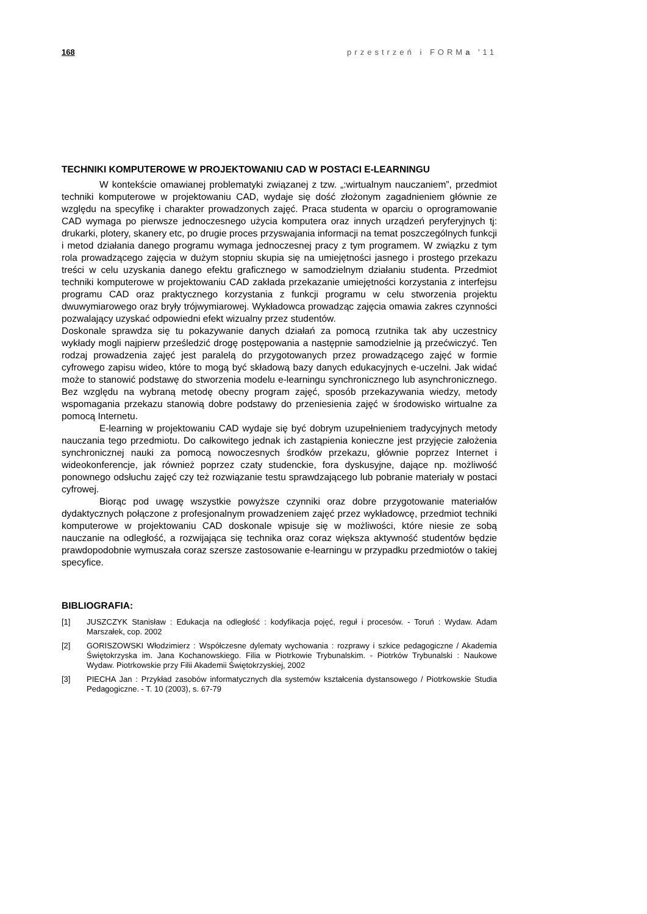168 przestrzeń i FORMa '11
TECHNIKI KOMPUTEROWE W PROJEKTOWANIU CAD W POSTACI E-LEARNINGU
W kontekście omawianej problematyki związanej z tzw. „:wirtualnym nauczaniem”, przedmiot techniki komputerowe w projektowaniu CAD, wydaje się dość złożonym zagadnieniem głównie ze względu na specyfikę i charakter prowadzonych zajęć. Praca studenta w oparciu o oprogramowanie CAD wymaga po pierwsze jednoczesnego użycia komputera oraz innych urządzeń peryferyjnych tj: drukarki, plotery, skanery etc, po drugie proces przyswajania informacji na temat poszczególnych funkcji i metod działania danego programu wymaga jednoczesnej pracy z tym programem. W związku z tym rola prowadzącego zajęcia w dużym stopniu skupia się na umiejętności jasnego i prostego przekazu treści w celu uzyskania danego efektu graficznego w samodzielnym działaniu studenta. Przedmiot techniki komputerowe w projektowaniu CAD zakłada przekazanie umiejętności korzystania z interfejsu programu CAD oraz praktycznego korzystania z funkcji programu w celu stworzenia projektu dwuwymiarowego oraz bryły trójwymiarowej. Wykładowca prowadząc zajęcia omawia zakres czynności pozwalający uzyskać odpowiedni efekt wizualny przez studentów.
Doskonale sprawdza się tu pokazywanie danych działań za pomocą rzutnika tak aby uczestnicy wykłady mogli najpierw prześledzić drogę postępowania a następnie samodzielnie ją przećwiczyć. Ten rodzaj prowadzenia zajęć jest paralelą do przygotowanych przez prowadzącego zajęć w formie cyfrowego zapisu wideo, które to mogą być składową bazy danych edukacyjnych e-uczelni. Jak widać może to stanowić podstawę do stworzenia modelu e-learningu synchronicznego lub asynchronicznego. Bez względu na wybraną metodę obecny program zajęć, sposób przekazywania wiedzy, metody wspomagania przekazu stanowią dobre podstawy do przeniesienia zajęć w środowisko wirtualne za pomocą Internetu.
E-learning w projektowaniu CAD wydaje się być dobrym uzupełnieniem tradycyjnych metody nauczania tego przedmiotu. Do całkowitego jednak ich zastąpienia konieczne jest przyjęcie założenia synchronicznej nauki za pomocą nowoczesnych środków przekazu, głównie poprzez Internet i wideokonferencje, jak również poprzez czaty studenckie, fora dyskusyjne, dające np. możliwość ponownego odsłuchu zajęć czy też rozwiązanie testu sprawdzającego lub pobranie materiały w postaci cyfrowej.
Biorąc pod uwagę wszystkie powyższe czynniki oraz dobre przygotowanie materiałów dydaktycznych połączone z profesjonalnym prowadzeniem zajęć przez wykładowcę, przedmiot techniki komputerowe w projektowaniu CAD doskonale wpisuje się w możliwości, które niesie ze sobą nauczanie na odległość, a rozwijająca się technika oraz coraz większa aktywność studentów będzie prawdopodobnie wymuszała coraz szersze zastosowanie e-learningu w przypadku przedmiotów o takiej specyfice.
BIBLIOGRAFIA:
[1] JUSZCZYK Stanisław : Edukacja na odległość : kodyfikacja pojęć, reguł i procesów. - Toruń : Wydaw. Adam Marszałek, cop. 2002
[2] GORISZOWSKI Włodzimierz : Współczesne dylematy wychowania : rozprawy i szkice pedagogiczne / Akademia Świętokrzyska im. Jana Kochanowskiego. Filia w Piotrkowie Trybunalskim. - Piotrków Trybunalski : Naukowe Wydaw. Piotrkowskie przy Filii Akademii Świętokrzyskiej, 2002
[3] PIECHA Jan : Przykład zasobów informatycznych dla systemów kształcenia dystansowego / Piotrkowskie Studia Pedagogiczne. - T. 10 (2003), s. 67-79